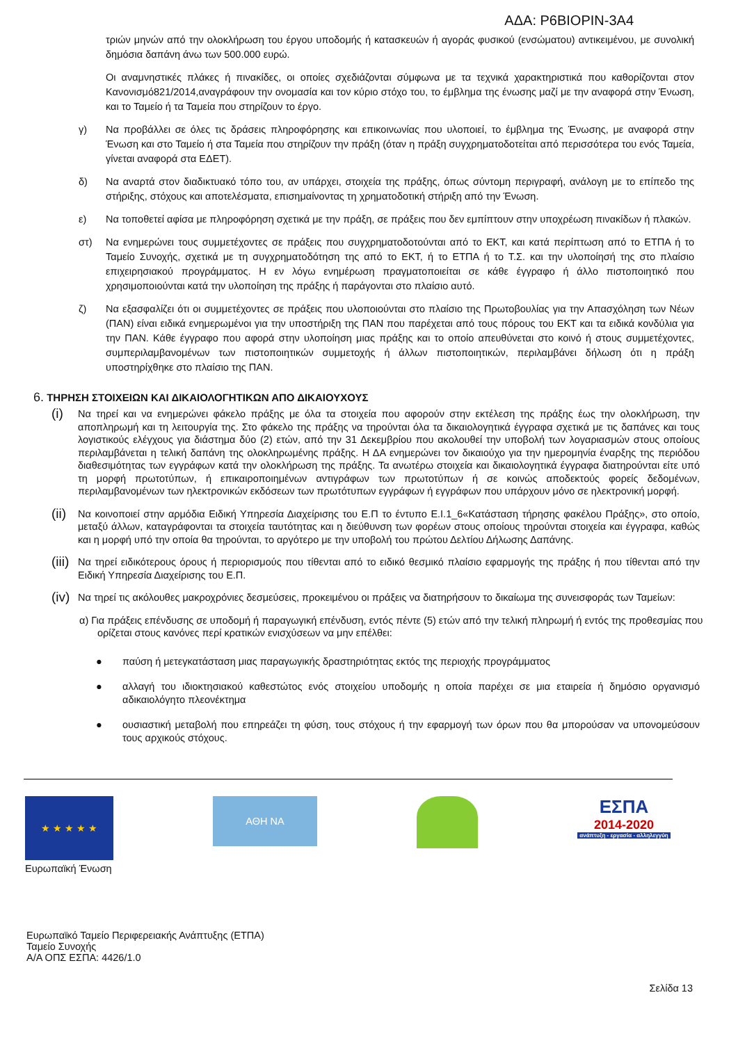ΑΔΑ: Ρ6ΒΙΟΡΙΝ-3Α4
τριών μηνών από την ολοκλήρωση του έργου υποδομής ή κατασκευών ή αγοράς φυσικού (ενσώματου) αντικειμένου, με συνολική δημόσια δαπάνη άνω των 500.000 ευρώ.
Οι αναμνηστικές πλάκες ή πινακίδες, οι οποίες σχεδιάζονται σύμφωνα με τα τεχνικά χαρακτηριστικά που καθορίζονται στον Κανονισμό821/2014,αναγράφουν την ονομασία και τον κύριο στόχο του, το έμβλημα της ένωσης μαζί με την αναφορά στην Ένωση, και το Ταμείο ή τα Ταμεία που στηρίζουν το έργο.
γ) Να προβάλλει σε όλες τις δράσεις πληροφόρησης και επικοινωνίας που υλοποιεί, το έμβλημα της Ένωσης, με αναφορά στην Ένωση και στο Ταμείο ή στα Ταμεία που στηρίζουν την πράξη (όταν η πράξη συγχρηματοδοτείται από περισσότερα του ενός Ταμεία, γίνεται αναφορά στα ΕΔΕΤ).
δ) Να αναρτά στον διαδικτυακό τόπο του, αν υπάρχει, στοιχεία της πράξης, όπως σύντομη περιγραφή, ανάλογη με το επίπεδο της στήριξης, στόχους και αποτελέσματα, επισημαίνοντας τη χρηματοδοτική στήριξη από την Ένωση.
ε) Να τοποθετεί αφίσα με πληροφόρηση σχετικά με την πράξη, σε πράξεις που δεν εμπίπτουν στην υποχρέωση πινακίδων ή πλακών.
στ) Να ενημερώνει τους συμμετέχοντες σε πράξεις που συγχρηματοδοτούνται από το ΕΚΤ, και κατά περίπτωση από το ΕΤΠΑ ή το Ταμείο Συνοχής, σχετικά με τη συγχρηματοδότηση της από το ΕΚΤ, ή το ΕΤΠΑ ή το Τ.Σ. και την υλοποίησή της στο πλαίσιο επιχειρησιακού προγράμματος. Η εν λόγω ενημέρωση πραγματοποιείται σε κάθε έγγραφο ή άλλο πιστοποιητικό που χρησιμοποιούνται κατά την υλοποίηση της πράξης ή παράγονται στο πλαίσιο αυτό.
ζ) Να εξασφαλίζει ότι οι συμμετέχοντες σε πράξεις που υλοποιούνται στο πλαίσιο της Πρωτοβουλίας για την Απασχόληση των Νέων (ΠΑΝ) είναι ειδικά ενημερωμένοι για την υποστήριξη της ΠΑΝ που παρέχεται από τους πόρους του ΕΚΤ και τα ειδικά κονδύλια για την ΠΑΝ. Κάθε έγγραφο που αφορά στην υλοποίηση μιας πράξης και το οποίο απευθύνεται στο κοινό ή στους συμμετέχοντες, συμπεριλαμβανομένων των πιστοποιητικών συμμετοχής ή άλλων πιστοποιητικών, περιλαμβάνει δήλωση ότι η πράξη υποστηρίχθηκε στο πλαίσιο της ΠΑΝ.
6. ΤΗΡΗΣΗ ΣΤΟΙΧΕΙΩΝ ΚΑΙ ΔΙΚΑΙΟΛΟΓΗΤΙΚΩΝ ΑΠΟ ΔΙΚΑΙΟΥΧΟΥΣ
(i) Να τηρεί και να ενημερώνει φάκελο πράξης με όλα τα στοιχεία που αφορούν στην εκτέλεση της πράξης έως την ολοκλήρωση, την αποπληρωμή και τη λειτουργία της. Στο φάκελο της πράξης να τηρούνται όλα τα δικαιολογητικά έγγραφα σχετικά με τις δαπάνες και τους λογιστικούς ελέγχους για διάστημα δύο (2) ετών, από την 31 Δεκεμβρίου που ακολουθεί την υποβολή των λογαριασμών στους οποίους περιλαμβάνεται η τελική δαπάνη της ολοκληρωμένης πράξης. Η ΔΑ ενημερώνει τον δικαιούχο για την ημερομηνία έναρξης της περιόδου διαθεσιμότητας των εγγράφων κατά την ολοκλήρωση της πράξης. Τα ανωτέρω στοιχεία και δικαιολογητικά έγγραφα διατηρούνται είτε υπό τη μορφή πρωτοτύπων, ή επικαιροποιημένων αντιγράφων των πρωτοτύπων ή σε κοινώς αποδεκτούς φορείς δεδομένων, περιλαμβανομένων των ηλεκτρονικών εκδόσεων των πρωτότυπων εγγράφων ή εγγράφων που υπάρχουν μόνο σε ηλεκτρονική μορφή.
(ii) Να κοινοποιεί στην αρμόδια Ειδική Υπηρεσία Διαχείρισης του Ε.Π το έντυπο Ε.Ι.1_6«Κατάσταση τήρησης φακέλου Πράξης», στο οποίο, μεταξύ άλλων, καταγράφονται τα στοιχεία ταυτότητας και η διεύθυνση των φορέων στους οποίους τηρούνται στοιχεία και έγγραφα, καθώς και η μορφή υπό την οποία θα τηρούνται, το αργότερο με την υποβολή του πρώτου Δελτίου Δήλωσης Δαπάνης.
(iii) Να τηρεί ειδικότερους όρους ή περιορισμούς που τίθενται από το ειδικό θεσμικό πλαίσιο εφαρμογής της πράξης ή που τίθενται από την Ειδική Υπηρεσία Διαχείρισης του Ε.Π.
(iv) Να τηρεί τις ακόλουθες μακροχρόνιες δεσμεύσεις, προκειμένου οι πράξεις να διατηρήσουν το δικαίωμα της συνεισφοράς των Ταμείων:
α) Για πράξεις επένδυσης σε υποδομή ή παραγωγική επένδυση, εντός πέντε (5) ετών από την τελική πληρωμή ή εντός της προθεσμίας που ορίζεται στους κανόνες περί κρατικών ενισχύσεων να μην επέλθει:
● παύση ή μετεγκατάσταση μιας παραγωγικής δραστηριότητας εκτός της περιοχής προγράμματος
● αλλαγή του ιδιοκτησιακού καθεστώτος ενός στοιχείου υποδομής η οποία παρέχει σε μια εταιρεία ή δημόσιο οργανισμό αδικαιολόγητο πλεονέκτημα
● ουσιαστική μεταβολή που επηρεάζει τη φύση, τους στόχους ή την εφαρμογή των όρων που θα μπορούσαν να υπονομεύσουν τους αρχικούς στόχους.
★ ★ ★ ★ ★
Ευρωπαϊκή Ένωση
ΑΘΗ ΝΑ
ΕΣΠΑ
2014-2020
ανάπτυξη - εργασία - αλληλεγγύη
Ευρωπαϊκό Ταμείο Περιφερειακής Ανάπτυξης (ΕΤΠΑ)
Ταμείο Συνοχής
Α/Α ΟΠΣ ΕΣΠΑ: 4426/1.0
Σελίδα 13